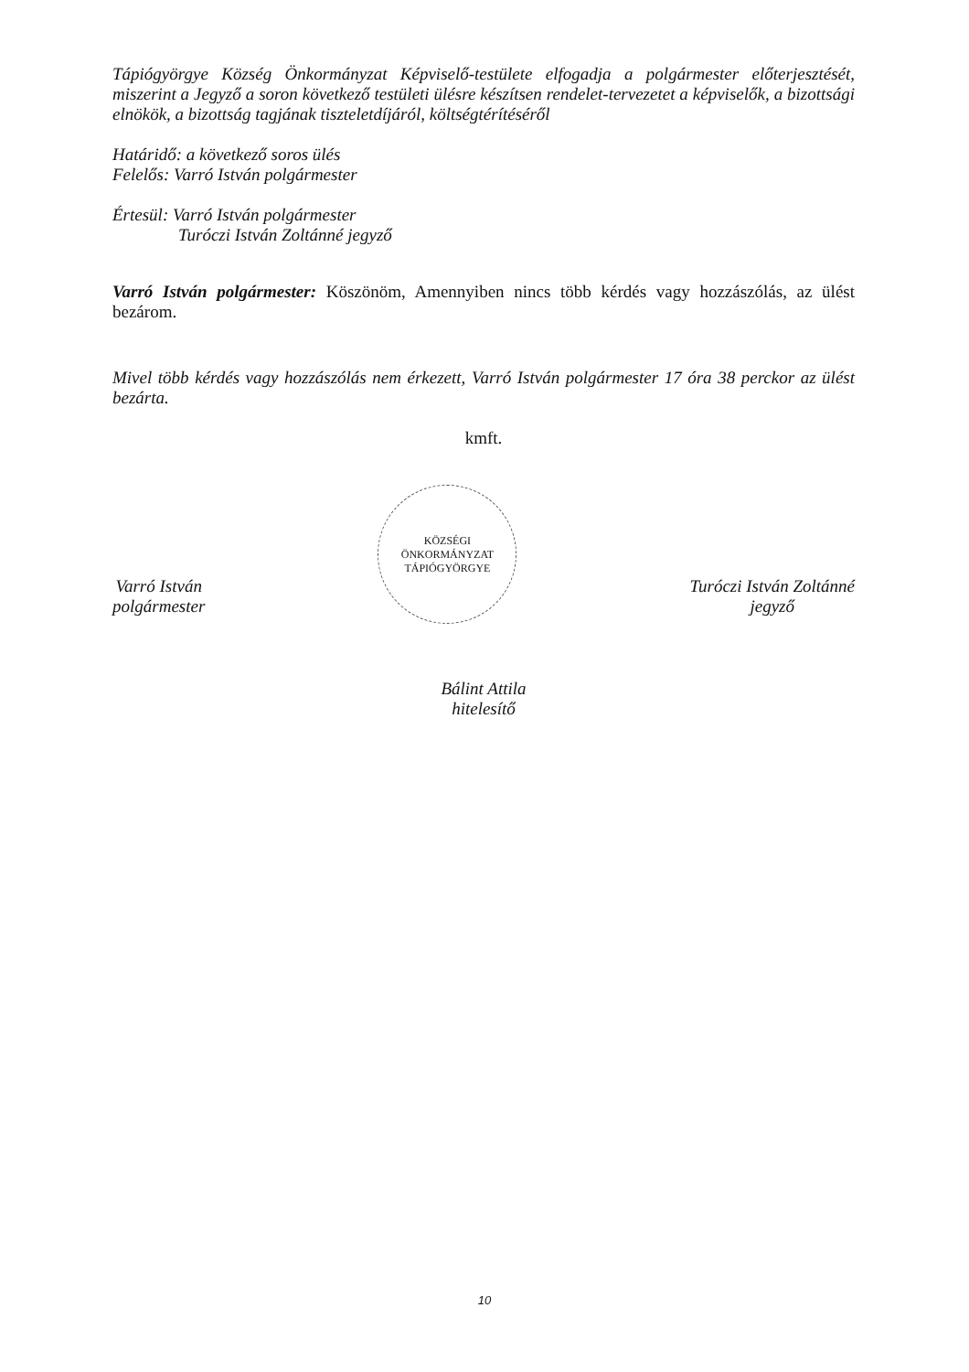Tápiógyörgye Község Önkormányzat Képviselő-testülete elfogadja a polgármester előterjesztését, miszerint a Jegyző a soron következő testületi ülésre készítsen rendelet-tervezetet a képviselők, a bizottsági elnökök, a bizottság tagjának tiszteletdíjáról, költségtérítéséről
Határidő: a következő soros ülés
Felelős: Varró István polgármester
Értesül: Varró István polgármester
Turóczi István Zoltánné jegyző
Varró István polgármester: Köszönöm, Amennyiben nincs több kérdés vagy hozzászólás, az ülést bezárom.
Mivel több kérdés vagy hozzászólás nem érkezett, Varró István polgármester 17 óra 38 perckor az ülést bezárta.
kmft.
Varró István
polgármester
KÖZSÉGI ÖNKORMÁNYZAT
TÁPIÓGYÖRGYE
Turóczi István Zoltánné
jegyző
Bálint Attila
hitelesítő
10